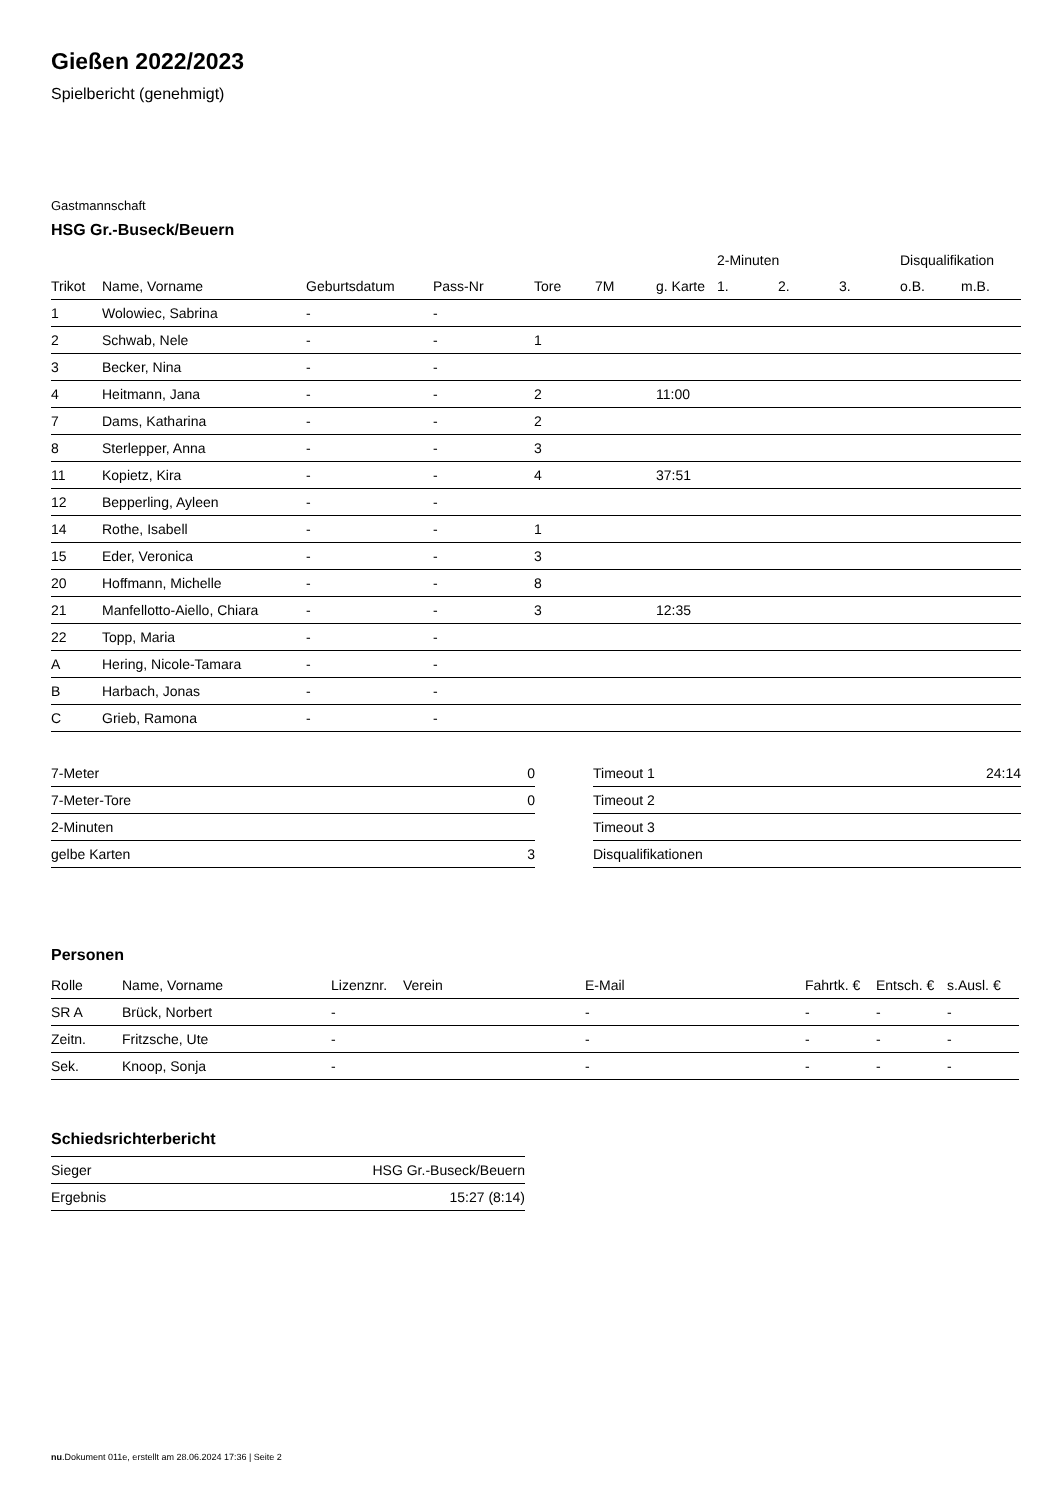Gießen 2022/2023
Spielbericht (genehmigt)
Gastmannschaft
HSG Gr.-Buseck/Beuern
| | | | | | | | 2-Minuten | | | Disqualifikation | |
| --- | --- | --- | --- | --- | --- | --- | --- | --- | --- | --- | --- |
| Trikot | Name, Vorname | Geburtsdatum | Pass-Nr | Tore | 7M | g. Karte | 1. | 2. | 3. | o.B. | m.B. |
| 1 | Wolowiec, Sabrina | - | - | | | | | | | | |
| 2 | Schwab, Nele | - | - | 1 | | | | | | | |
| 3 | Becker, Nina | - | - | | | | | | | | |
| 4 | Heitmann, Jana | - | - | 2 | | 11:00 | | | | | |
| 7 | Dams, Katharina | - | - | 2 | | | | | | | |
| 8 | Sterlepper, Anna | - | - | 3 | | | | | | | |
| 11 | Kopietz, Kira | - | - | 4 | | 37:51 | | | | | |
| 12 | Bepperling, Ayleen | - | - | | | | | | | | |
| 14 | Rothe, Isabell | - | - | 1 | | | | | | | |
| 15 | Eder, Veronica | - | - | 3 | | | | | | | |
| 20 | Hoffmann, Michelle | - | - | 8 | | | | | | | |
| 21 | Manfellotto-Aiello, Chiara | - | - | 3 | | 12:35 | | | | | |
| 22 | Topp, Maria | - | - | | | | | | | | |
| A | Hering, Nicole-Tamara | - | - | | | | | | | | |
| B | Harbach, Jonas | - | - | | | | | | | | |
| C | Grieb, Ramona | - | - | | | | | | | | |
| 7-Meter | 0 |
| 7-Meter-Tore | 0 |
| 2-Minuten | |
| gelbe Karten | 3 |
| Timeout 1 | 24:14 |
| Timeout 2 | |
| Timeout 3 | |
| Disqualifikationen | |
Personen
| Rolle | Name, Vorname | Lizenznr. | Verein | E-Mail | Fahrtk. € | Entsch. € | s.Ausl. € |
| --- | --- | --- | --- | --- | --- | --- | --- |
| SR A | Brück, Norbert | - | | - | - | - | - |
| Zeitn. | Fritzsche, Ute | - | | - | - | - | - |
| Sek. | Knoop, Sonja | - | | - | - | - | - |
Schiedsrichterbericht
| Sieger | HSG Gr.-Buseck/Beuern |
| Ergebnis | 15:27 (8:14) |
nu.Dokument 011e, erstellt am 28.06.2024 17:36 | Seite 2